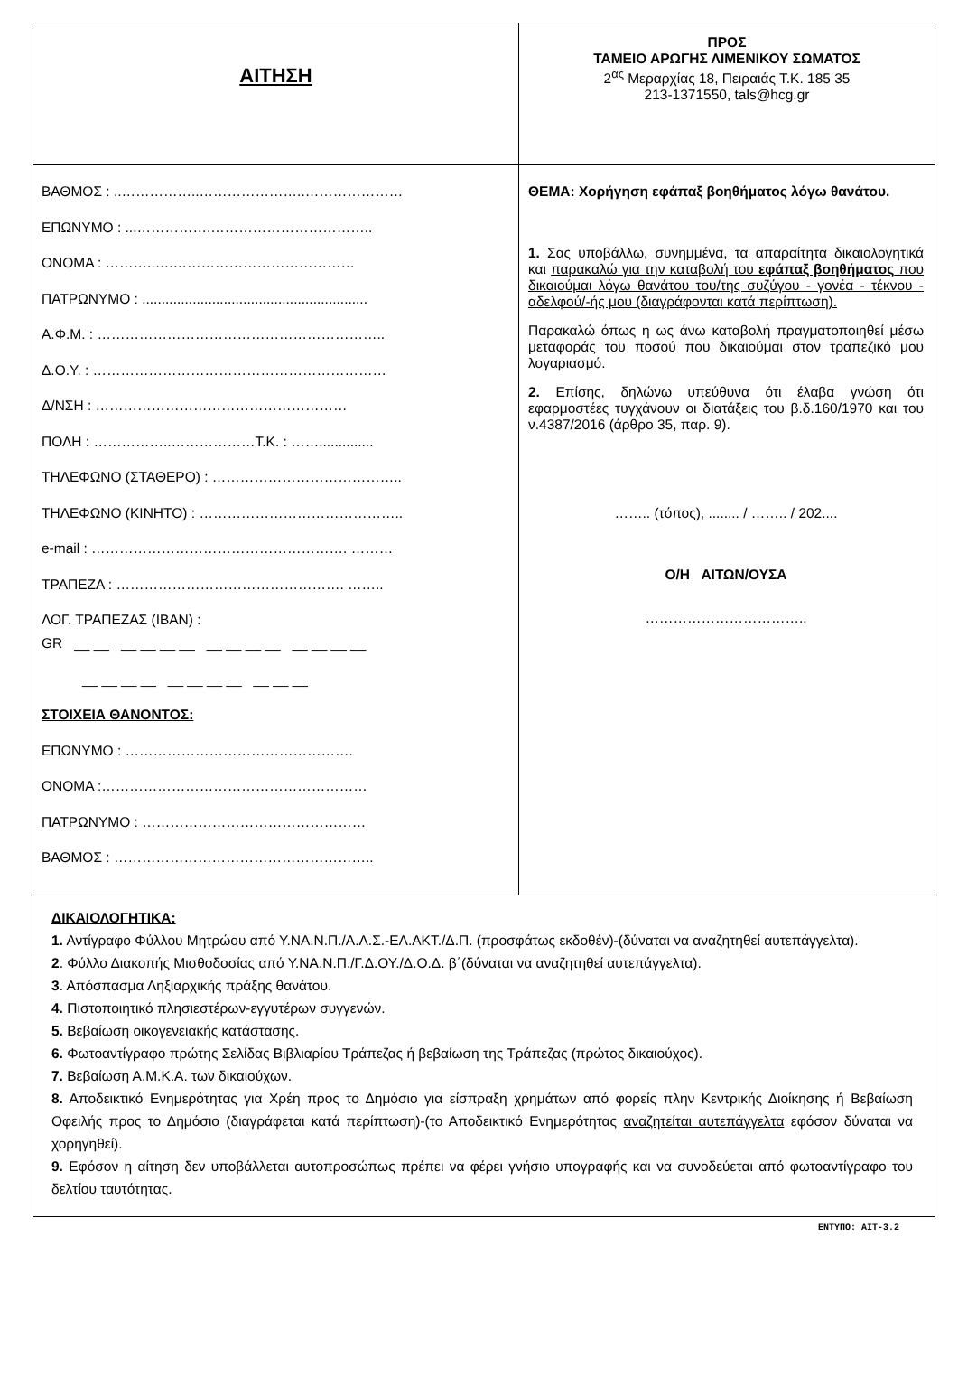| ΑΙΤΗΣΗ | ΠΡΟΣ ΤΑΜΕΙΟ ΑΡΩΓΗΣ ΛΙΜΕΝΙΚΟΥ ΣΩΜΑΤΟΣ 2<sup>ας</sup> Μεραρχίας 18, Πειραιάς Τ.Κ. 185 35 213-1371550, tals@hcg.gr |
| ΒΑΘΜΟΣ : ..……………..…………………..………………… ΕΠΩΝΥΜΟ : ...…………….…………………………….. ΟΝΟΜΑ : ………..….………………………………… ΠΑΤΡΩΝΥΜΟ : .......................................................... Α.Φ.Μ. : …………………………………………………….. Δ.Ο.Υ. : ……………………………………………………… Δ/ΝΣΗ : ……………………………………………… ΠΟΛΗ : ……………..………………Τ.Κ. : …….............. ΤΗΛΕΦΩΝΟ (ΣΤΑΘΕΡΟ) : ………………………………….. ΤΗΛΕΦΩΝΟ (ΚΙΝΗΤΟ) : …………………………………….. e-mail : ………………………………………………. ……… ΤΡΑΠΕΖΑ : …………………………………………. …….. ΛΟΓ. ΤΡΑΠΕΖΑΣ (IBAN) : GR __ __ __ __ __ __ __ __ __ __ __ __ __ __ __ __ __ __ __ __ __ __ __ __ __ ΣΤΟΙΧΕΙΑ ΘΑΝΟΝΤΟΣ: ΕΠΩΝΥΜΟ : …………………………………………. ΟΝΟΜΑ :………………………………………………… ΠΑΤΡΩΝΥΜΟ : ………………………………………… ΒΑΘΜΟΣ : ……………………………………………….. | ΘΕΜΑ: Χορήγηση εφάπαξ βοηθήματος λόγω θανάτου. 1. Σας υποβάλλω, συνημμένα, τα απαραίτητα δικαιολογητικά και παρακαλώ για την καταβολή του εφάπαξ βοηθήματος που δικαιούμαι λόγω θανάτου του/της συζύγου - γονέα - τέκνου - αδελφού/-ής μου (διαγράφονται κατά περίπτωση). Παρακαλώ όπως η ως άνω καταβολή πραγματοποιηθεί μέσω μεταφοράς του ποσού που δικαιούμαι στον τραπεζικό μου λογαριασμό. 2. Επίσης, δηλώνω υπεύθυνα ότι έλαβα γνώση ότι εφαρμοστέες τυγχάνουν οι διατάξεις του β.δ.160/1970 και του ν.4387/2016 (άρθρο 35, παρ. 9). …….. (τόπος), ........ / …….. / 202.... Ο/Η ΑΙΤΩΝ/ΟΥΣΑ …………………………….. |
| ΔΙΚΑΙΟΛΟΓΗΤΙΚΑ: 1. Αντίγραφο Φύλλου Μητρώου από Υ.ΝΑ.Ν.Π./Α.Λ.Σ.-ΕΛ.ΑΚΤ./Δ.Π. (προσφάτως εκδοθέν)-(δύναται να αναζητηθεί αυτεπάγγελτα). 2 . Φύλλο Διακοπής Μισθοδοσίας από Υ.ΝΑ.Ν.Π./Γ.Δ.ΟΥ./Δ.Ο.Δ. β΄(δύναται να αναζητηθεί αυτεπάγγελτα). 3 . Απόσπασμα Ληξιαρχικής πράξης θανάτου. 4. Πιστοποιητικό πλησιεστέρων-εγγυτέρων συγγενών. 5. Βεβαίωση οικογενειακής κατάστασης. 6. Φωτοαντίγραφο πρώτης Σελίδας Βιβλιαρίου Τράπεζας ή βεβαίωση της Τράπεζας (πρώτος δικαιούχος). 7. Βεβαίωση Α.Μ.Κ.Α. των δικαιούχων. 8. Αποδεικτικό Ενημερότητας για Χρέη προς το Δημόσιο για είσπραξη χρημάτων από φορείς πλην Κεντρικής Διοίκησης ή Βεβαίωση Οφειλής προς το Δημόσιο (διαγράφεται κατά περίπτωση)-(το Αποδεικτικό Ενημερότητας αναζητείται αυτεπάγγελτα εφόσον δύναται να χορηγηθεί). 9. Εφόσον η αίτηση δεν υποβάλλεται αυτοπροσώπως πρέπει να φέρει γνήσιο υπογραφής και να συνοδεύεται από φωτοαντίγραφο του δελτίου ταυτότητας. | |
ΕΝΤΥΠΟ: ΑΙΤ-3.2